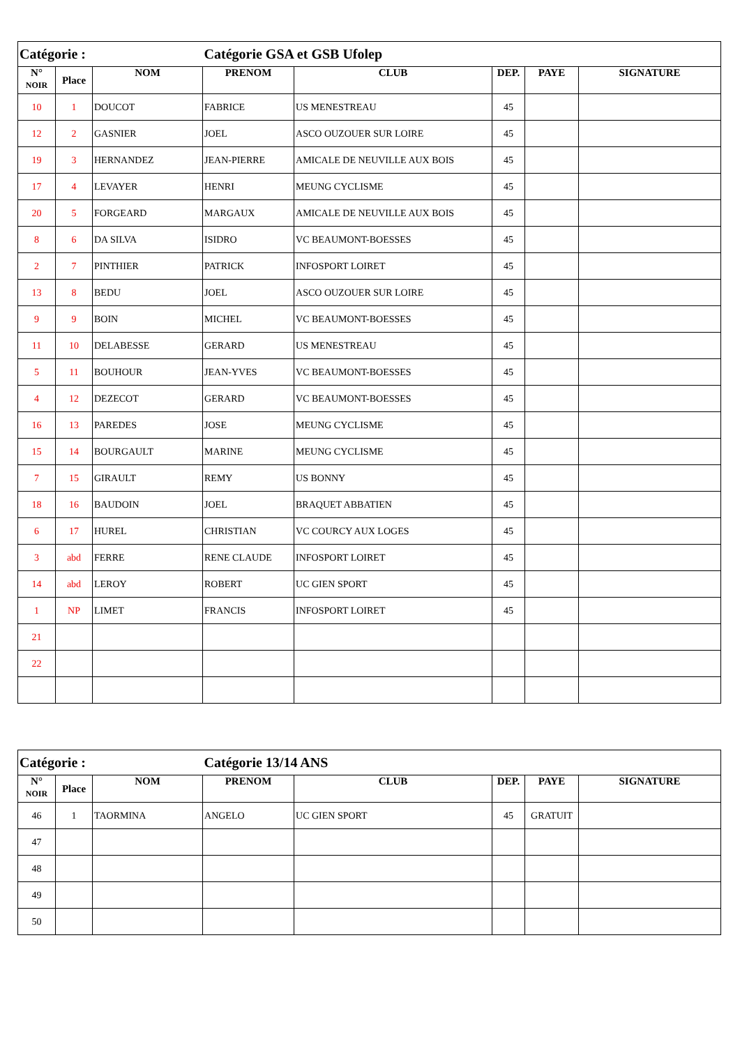| Catégorie : | | | Catégorie GSA et GSB Ufolep | | | | |
| N° NOIR | Place | NOM | PRENOM | CLUB | DEP. | PAYE | SIGNATURE |
| 10 | 1 | DOUCOT | FABRICE | US MENESTREAU | 45 | | |
| 12 | 2 | GASNIER | JOEL | ASCO OUZOUER SUR LOIRE | 45 | | |
| 19 | 3 | HERNANDEZ | JEAN-PIERRE | AMICALE DE NEUVILLE AUX BOIS | 45 | | |
| 17 | 4 | LEVAYER | HENRI | MEUNG CYCLISME | 45 | | |
| 20 | 5 | FORGEARD | MARGAUX | AMICALE DE NEUVILLE AUX BOIS | 45 | | |
| 8 | 6 | DA SILVA | ISIDRO | VC BEAUMONT-BOESSES | 45 | | |
| 2 | 7 | PINTHIER | PATRICK | INFOSPORT LOIRET | 45 | | |
| 13 | 8 | BEDU | JOEL | ASCO OUZOUER SUR LOIRE | 45 | | |
| 9 | 9 | BOIN | MICHEL | VC BEAUMONT-BOESSES | 45 | | |
| 11 | 10 | DELABESSE | GERARD | US MENESTREAU | 45 | | |
| 5 | 11 | BOUHOUR | JEAN-YVES | VC BEAUMONT-BOESSES | 45 | | |
| 4 | 12 | DEZECOT | GERARD | VC BEAUMONT-BOESSES | 45 | | |
| 16 | 13 | PAREDES | JOSE | MEUNG CYCLISME | 45 | | |
| 15 | 14 | BOURGAULT | MARINE | MEUNG CYCLISME | 45 | | |
| 7 | 15 | GIRAULT | REMY | US BONNY | 45 | | |
| 18 | 16 | BAUDOIN | JOEL | BRAQUET ABBATIEN | 45 | | |
| 6 | 17 | HUREL | CHRISTIAN | VC COURCY AUX LOGES | 45 | | |
| 3 | abd | FERRE | RENE CLAUDE | INFOSPORT LOIRET | 45 | | |
| 14 | abd | LEROY | ROBERT | UC GIEN SPORT | 45 | | |
| 1 | NP | LIMET | FRANCIS | INFOSPORT LOIRET | 45 | | |
| 21 | | | | | | | |
| 22 | | | | | | | |
| Catégorie : | | | Catégorie 13/14 ANS | | | | |
| N° NOIR | Place | NOM | PRENOM | CLUB | DEP. | PAYE | SIGNATURE |
| 46 | 1 | TAORMINA | ANGELO | UC GIEN SPORT | 45 | GRATUIT | |
| 47 | | | | | | | |
| 48 | | | | | | | |
| 49 | | | | | | | |
| 50 | | | | | | | |